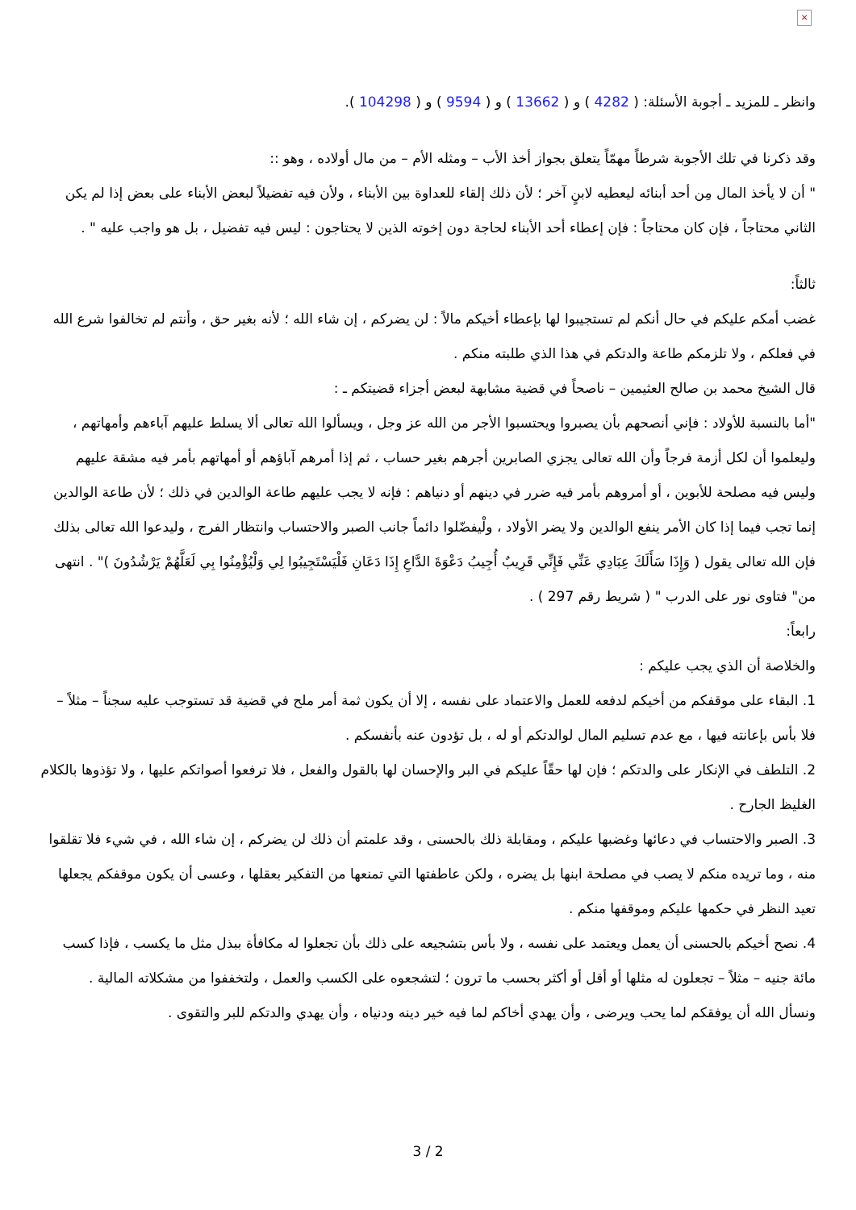×
وانظر ـ للمزيد ـ أجوبة الأسئلة: ( 4282 ) و ( 13662 ) و ( 9594 ) و ( 104298 ).
وقد ذكرنا في تلك الأجوبة شرطاً مهمّاً يتعلق بجواز أخذ الأب – ومثله الأم – من مال أولاده ، وهو ::
" أن لا يأخذ المال مِن أحد أبنائه ليعطيه لابنٍ آخر ؛ لأن ذلك إلقاء للعداوة بين الأبناء ، ولأن فيه تفضيلاً لبعض الأبناء على بعض إذا لم يكن الثاني محتاجاً ، فإن كان محتاجاً : فإن إعطاء أحد الأبناء لحاجة دون إخوته الذين لا يحتاجون : ليس فيه تفضيل ، بل هو واجب عليه " .
ثالثاً:
غضب أمكم عليكم في حال أنكم لم تستجيبوا لها بإعطاء أخيكم مالاً : لن يضركم ، إن شاء الله ؛ لأنه بغير حق ، وأنتم لم تخالفوا شرع الله في فعلكم ، ولا تلزمكم طاعة والدتكم في هذا الذي طلبته منكم .
قال الشيخ محمد بن صالح العثيمين – ناصحاً في قضية مشابهة لبعض أجزاء قضيتكم ـ :
"أما بالنسبة للأولاد : فإني أنصحهم بأن يصبروا ويحتسبوا الأجر من الله عز وجل ، ويسألوا الله تعالى ألا يسلط عليهم آباءهم وأمهاتهم ، وليعلموا أن لكل أزمة فرجاً وأن الله تعالى يجزي الصابرين أجرهم بغير حساب ، ثم إذا أمرهم آباؤهم أو أمهاتهم بأمر فيه مشقة عليهم وليس فيه مصلحة للأبوين ، أو أمروهم بأمر فيه ضرر في دينهم أو دنياهم : فإنه لا يجب عليهم طاعة الوالدين في ذلك ؛ لأن طاعة الوالدين إنما تجب فيما إذا كان الأمر ينفع الوالدين ولا يضر الأولاد ، ولْيفضّلوا دائماً جانب الصبر والاحتساب وانتظار الفرج ، وليدعوا الله تعالى بذلك فإن الله تعالى يقول ( وَإِذَا سَأَلَكَ عِبَادِي عَنِّي فَإِنِّي قَرِيبٌ أُجِيبُ دَعْوَةَ الدَّاعِ إِذَا دَعَانِ فَلْيَسْتَجِيبُوا لِي وَلْيُؤْمِنُوا بِي لَعَلَّهُمْ يَرْشُدُونَ )" . انتهى من" فتاوى نور على الدرب " ( شريط رقم 297 ) .
رابعاً:
والخلاصة أن الذي يجب عليكم :
1. البقاء على موقفكم من أخيكم لدفعه للعمل والاعتماد على نفسه ، إلا أن يكون ثمة أمر ملح في قضية قد تستوجب عليه سجناً – مثلاً – فلا بأس بإعانته فيها ، مع عدم تسليم المال لوالدتكم أو له ، بل تؤدون عنه بأنفسكم .
2. التلطف في الإنكار على والدتكم ؛ فإن لها حقّاً عليكم في البر والإحسان لها بالقول والفعل ، فلا ترفعوا أصواتكم عليها ، ولا تؤذوها بالكلام الغليظ الجارح .
3. الصبر والاحتساب في دعائها وغضبها عليكم ، ومقابلة ذلك بالحسنى ، وقد علمتم أن ذلك لن يضركم ، إن شاء الله ، في شيء فلا تقلقوا منه ، وما تريده منكم لا يصب في مصلحة ابنها بل يضره ، ولكن عاطفتها التي تمنعها من التفكير بعقلها ، وعسى أن يكون موقفكم يجعلها تعيد النظر في حكمها عليكم وموقفها منكم .
4. نصح أخيكم بالحسنى أن يعمل ويعتمد على نفسه ، ولا بأس بتشجيعه على ذلك بأن تجعلوا له مكافأة ببذل مثل ما يكسب ، فإذا كسب مائة جنيه – مثلاً – تجعلون له مثلها أو أقل أو أكثر بحسب ما ترون ؛ لتشجعوه على الكسب والعمل ، ولتخففوا من مشكلاته المالية .
ونسأل الله أن يوفقكم لما يحب ويرضى ، وأن يهدي أخاكم لما فيه خير دينه ودنياه ، وأن يهدي والدتكم للبر والتقوى .
3 / 2